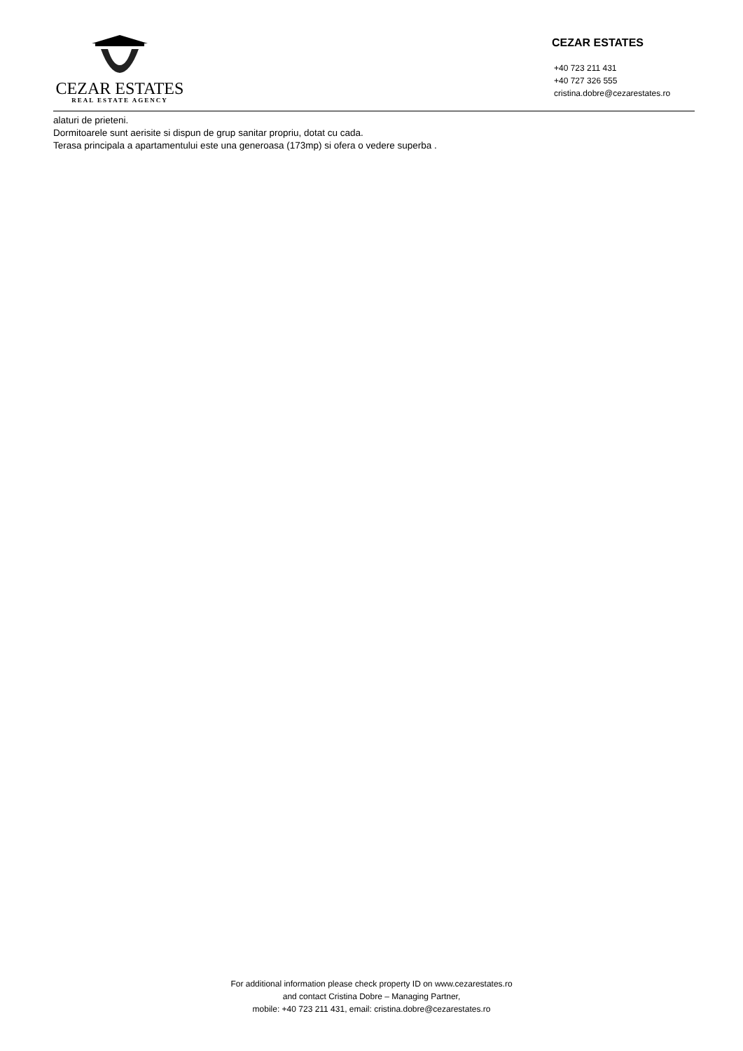CEZAR ESTATES
REAL ESTATE AGENCY
CEZAR ESTATES
+40 723 211 431
+40 727 326 555
cristina.dobre@cezarestates.ro
alaturi de prieteni.
Dormitoarele sunt aerisite si dispun de grup sanitar propriu, dotat cu cada.
Terasa principala a apartamentului este una generoasa (173mp) si ofera o vedere superba .
For additional information please check property ID on www.cezarestates.ro
and contact Cristina Dobre – Managing Partner,
mobile: +40 723 211 431, email: cristina.dobre@cezarestates.ro